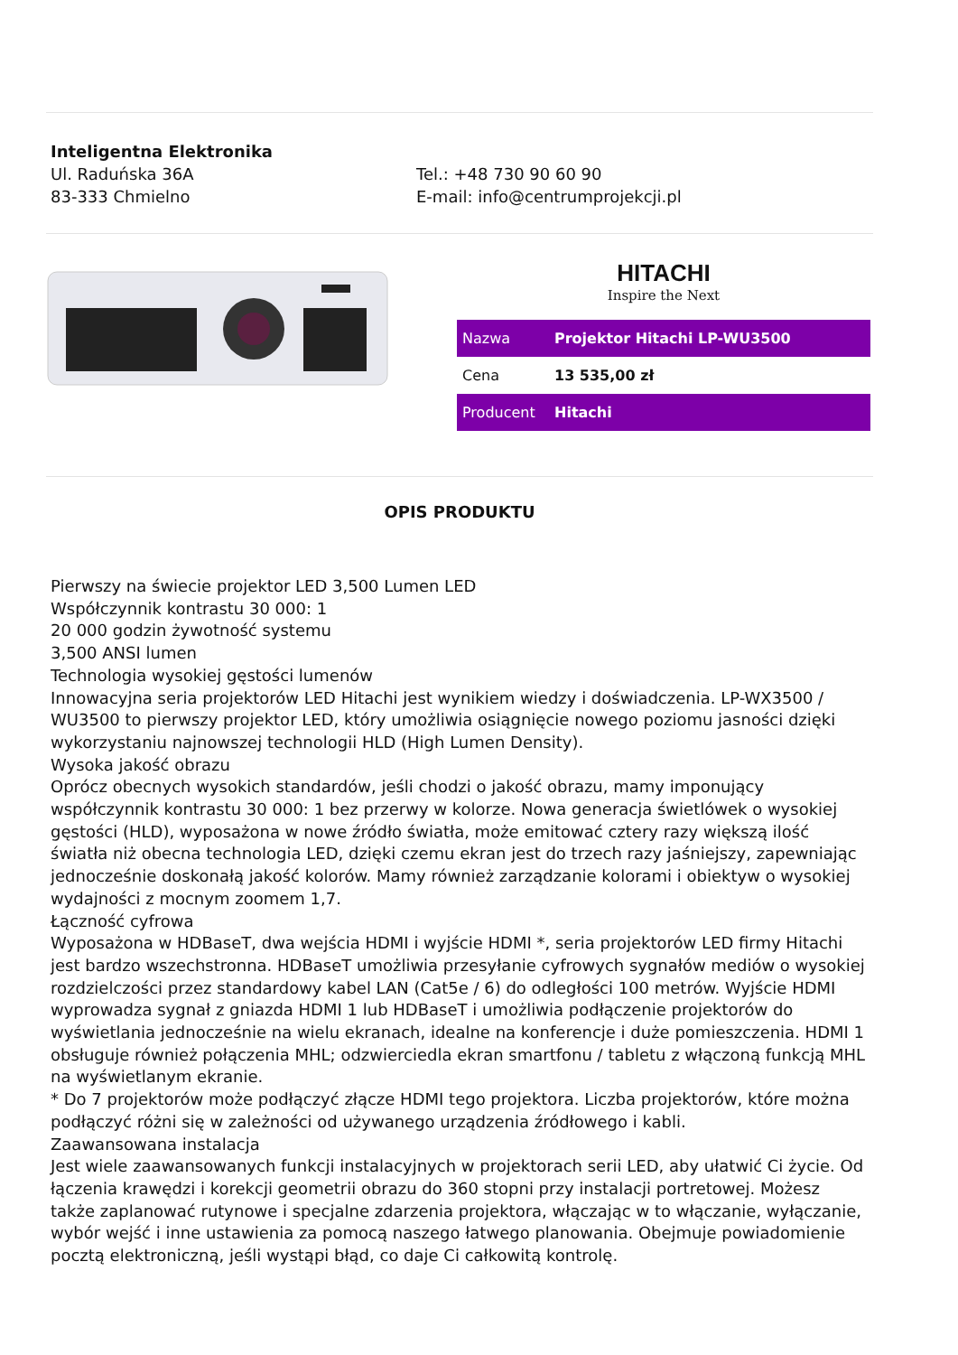Inteligentna Elektronika
Ul. Raduńska 36A
83-333 Chmielno
Tel.: +48 730 90 60 90
E-mail: info@centrumprojekcji.pl
HITACHI
Inspire the Next
| Nazwa | Projektor Hitachi LP-WU3500 |
| Cena | 13 535,00 zł |
| Producent | Hitachi |
OPIS PRODUKTU
Pierwszy na świecie projektor LED 3,500 Lumen LED
Współczynnik kontrastu 30 000: 1
20 000 godzin żywotność systemu
3,500 ANSI lumen
Technologia wysokiej gęstości lumenów
Innowacyjna seria projektorów LED Hitachi jest wynikiem wiedzy i doświadczenia. LP-WX3500 / WU3500 to pierwszy projektor LED, który umożliwia osiągnięcie nowego poziomu jasności dzięki wykorzystaniu najnowszej technologii HLD (High Lumen Density).
Wysoka jakość obrazu
Oprócz obecnych wysokich standardów, jeśli chodzi o jakość obrazu, mamy imponujący współczynnik kontrastu 30 000: 1 bez przerwy w kolorze. Nowa generacja świetlówek o wysokiej gęstości (HLD), wyposażona w nowe źródło światła, może emitować cztery razy większą ilość światła niż obecna technologia LED, dzięki czemu ekran jest do trzech razy jaśniejszy, zapewniając jednocześnie doskonałą jakość kolorów. Mamy również zarządzanie kolorami i obiektyw o wysokiej wydajności z mocnym zoomem 1,7.
Łączność cyfrowa
Wyposażona w HDBaseT, dwa wejścia HDMI i wyjście HDMI *, seria projektorów LED firmy Hitachi jest bardzo wszechstronna. HDBaseT umożliwia przesyłanie cyfrowych sygnałów mediów o wysokiej rozdzielczości przez standardowy kabel LAN (Cat5e / 6) do odległości 100 metrów. Wyjście HDMI wyprowadza sygnał z gniazda HDMI 1 lub HDBaseT i umożliwia podłączenie projektorów do wyświetlania jednocześnie na wielu ekranach, idealne na konferencje i duże pomieszczenia. HDMI 1 obsługuje również połączenia MHL; odzwierciedla ekran smartfonu / tabletu z włączoną funkcją MHL na wyświetlanym ekranie.
* Do 7 projektorów może podłączyć złącze HDMI tego projektora. Liczba projektorów, które można podłączyć różni się w zależności od używanego urządzenia źródłowego i kabli.
Zaawansowana instalacja
Jest wiele zaawansowanych funkcji instalacyjnych w projektorach serii LED, aby ułatwić Ci życie. Od łączenia krawędzi i korekcji geometrii obrazu do 360 stopni przy instalacji portretowej. Możesz także zaplanować rutynowe i specjalne zdarzenia projektora, włączając w to włączanie, wyłączanie, wybór wejść i inne ustawienia za pomocą naszego łatwego planowania. Obejmuje powiadomienie pocztą elektroniczną, jeśli wystąpi błąd, co daje Ci całkowitą kontrolę.